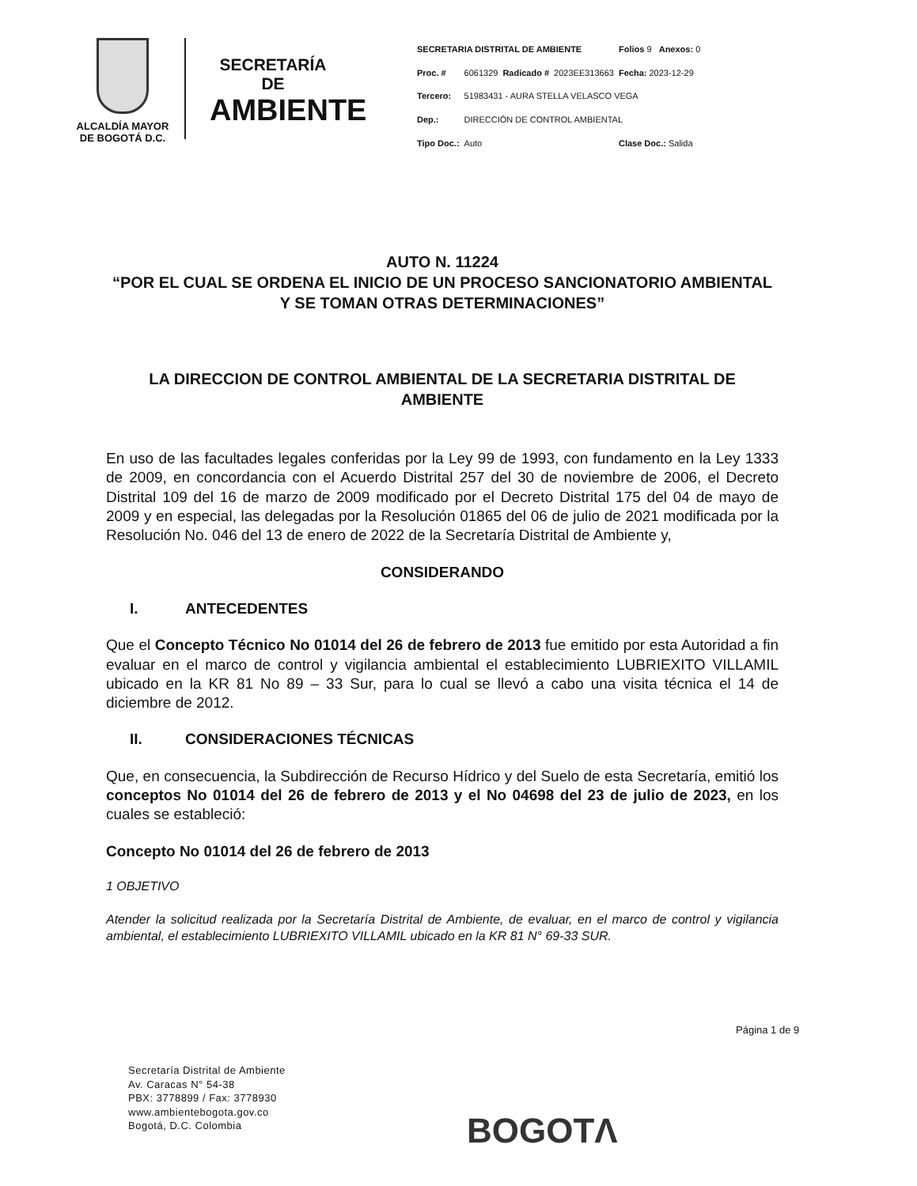ALCALDÍA MAYOR
DE BOGOTÁ D.C.
SECRETARÍA DE
AMBIENTE
| SECRETARIA DISTRITAL DE AMBIENTE | | | | Folios 9 Anexos: 0 |
| Proc. # | 6061329 | Radicado # | 2023EE313663 | Fecha: 2023-12-29 |
| Tercero: | 51983431 - AURA STELLA VELASCO VEGA | | | |
| Dep.: | DIRECCIÓN DE CONTROL AMBIENTAL | | | |
| Tipo Doc.: | Auto | | | Clase Doc.: Salida |
AUTO N. 11224
“POR EL CUAL SE ORDENA EL INICIO DE UN PROCESO SANCIONATORIO AMBIENTAL Y SE TOMAN OTRAS DETERMINACIONES”
LA DIRECCION DE CONTROL AMBIENTAL DE LA SECRETARIA DISTRITAL DE AMBIENTE
En uso de las facultades legales conferidas por la Ley 99 de 1993, con fundamento en la Ley 1333 de 2009, en concordancia con el Acuerdo Distrital 257 del 30 de noviembre de 2006, el Decreto Distrital 109 del 16 de marzo de 2009 modificado por el Decreto Distrital 175 del 04 de mayo de 2009 y en especial, las delegadas por la Resolución 01865 del 06 de julio de 2021 modificada por la Resolución No. 046 del 13 de enero de 2022 de la Secretaría Distrital de Ambiente y,
CONSIDERANDO
I. ANTECEDENTES
Que el Concepto Técnico No 01014 del 26 de febrero de 2013 fue emitido por esta Autoridad a fin evaluar en el marco de control y vigilancia ambiental el establecimiento LUBRIEXITO VILLAMIL ubicado en la KR 81 No 89 – 33 Sur, para lo cual se llevó a cabo una visita técnica el 14 de diciembre de 2012.
II. CONSIDERACIONES TÉCNICAS
Que, en consecuencia, la Subdirección de Recurso Hídrico y del Suelo de esta Secretaría, emitió los conceptos No 01014 del 26 de febrero de 2013 y el No 04698 del 23 de julio de 2023, en los cuales se estableció:
Concepto No 01014 del 26 de febrero de 2013
1 OBJETIVO
Atender la solicitud realizada por la Secretaría Distrital de Ambiente, de evaluar, en el marco de control y vigilancia ambiental, el establecimiento LUBRIEXITO VILLAMIL ubicado en la KR 81 N° 69-33 SUR.
Página 1 de 9
Secretaría Distrital de Ambiente
Av. Caracas N° 54-38
PBX: 3778899 / Fax: 3778930
www.ambientebogota.gov.co
Bogotá, D.C. Colombia
BOGOTΛ